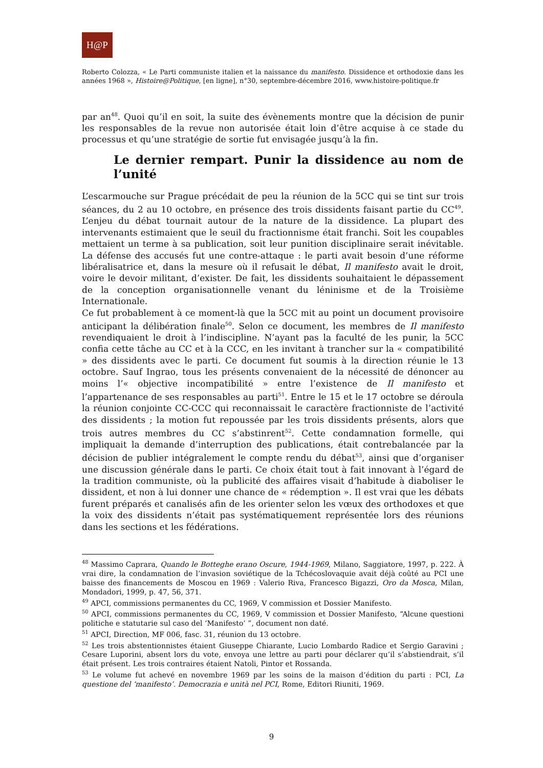H@P
Roberto Colozza, « Le Parti communiste italien et la naissance du manifesto. Dissidence et orthodoxie dans les années 1968 », Histoire@Politique, [en ligne], n°30, septembre-décembre 2016, www.histoire-politique.fr
par an<sup>48</sup>. Quoi qu’il en soit, la suite des évènements montre que la décision de punir les responsables de la revue non autorisée était loin d’être acquise à ce stade du processus et qu’une stratégie de sortie fut envisagée jusqu’à la fin.
Le dernier rempart. Punir la dissidence au nom de l’unité
L’escarmouche sur Prague précédait de peu la réunion de la 5CC qui se tint sur trois séances, du 2 au 10 octobre, en présence des trois dissidents faisant partie du CC<sup>49</sup>. L’enjeu du débat tournait autour de la nature de la dissidence. La plupart des intervenants estimaient que le seuil du fractionnisme était franchi. Soit les coupables mettaient un terme à sa publication, soit leur punition disciplinaire serait inévitable. La défense des accusés fut une contre-attaque : le parti avait besoin d’une réforme libéralisatrice et, dans la mesure où il refusait le débat, Il manifesto avait le droit, voire le devoir militant, d’exister. De fait, les dissidents souhaitaient le dépassement de la conception organisationnelle venant du léninisme et de la Troisième Internationale.
Ce fut probablement à ce moment-là que la 5CC mit au point un document provisoire anticipant la délibération finale<sup>50</sup>. Selon ce document, les membres de Il manifesto revendiquaient le droit à l’indiscipline. N’ayant pas la faculté de les punir, la 5CC confia cette tâche au CC et à la CCC, en les invitant à trancher sur la « compatibilité » des dissidents avec le parti. Ce document fut soumis à la direction réunie le 13 octobre. Sauf Ingrao, tous les présents convenaient de la nécessité de dénoncer au moins l’« objective incompatibilité » entre l’existence de Il manifesto et l’appartenance de ses responsables au parti<sup>51</sup>. Entre le 15 et le 17 octobre se déroula la réunion conjointe CC-CCC qui reconnaissait le caractère fractionniste de l’activité des dissidents ; la motion fut repoussée par les trois dissidents présents, alors que trois autres membres du CC s’abstinrent<sup>52</sup>. Cette condamnation formelle, qui impliquait la demande d’interruption des publications, était contrebalancée par la décision de publier intégralement le compte rendu du débat<sup>53</sup>, ainsi que d’organiser une discussion générale dans le parti. Ce choix était tout à fait innovant à l’égard de la tradition communiste, où la publicité des affaires visait d’habitude à diaboliser le dissident, et non à lui donner une chance de « rédemption ». Il est vrai que les débats furent préparés et canalisés afin de les orienter selon les vœux des orthodoxes et que la voix des dissidents n’était pas systématiquement représentée lors des réunions dans les sections et les fédérations.
<sup>48</sup> Massimo Caprara, Quando le Botteghe erano Oscure, 1944-1969, Milano, Saggiatore, 1997, p. 222. À vrai dire, la condamnation de l’invasion soviétique de la Tchécoslovaquie avait déjà coûté au PCI une baisse des financements de Moscou en 1969 : Valerio Riva, Francesco Bigazzi, Oro da Mosca, Milan, Mondadori, 1999, p. 47, 56, 371.
<sup>49</sup> APCI, commissions permanentes du CC, 1969, V commission et Dossier Manifesto.
<sup>50</sup> APCI, commissions permanentes du CC, 1969, V commission et Dossier Manifesto, “Alcune questioni politiche e statutarie sul caso del ‘Manifesto’ ”, document non daté.
<sup>51</sup> APCI, Direction, MF 006, fasc. 31, réunion du 13 octobre.
<sup>52</sup> Les trois abstentionnistes étaient Giuseppe Chiarante, Lucio Lombardo Radice et Sergio Garavini ; Cesare Luporini, absent lors du vote, envoya une lettre au parti pour déclarer qu’il s’abstiendrait, s’il était présent. Les trois contraires étaient Natoli, Pintor et Rossanda.
<sup>53</sup> Le volume fut achevé en novembre 1969 par les soins de la maison d’édition du parti : PCI, La questione del ‘manifesto’. Democrazia e unità nel PCI, Rome, Editori Riuniti, 1969.
9